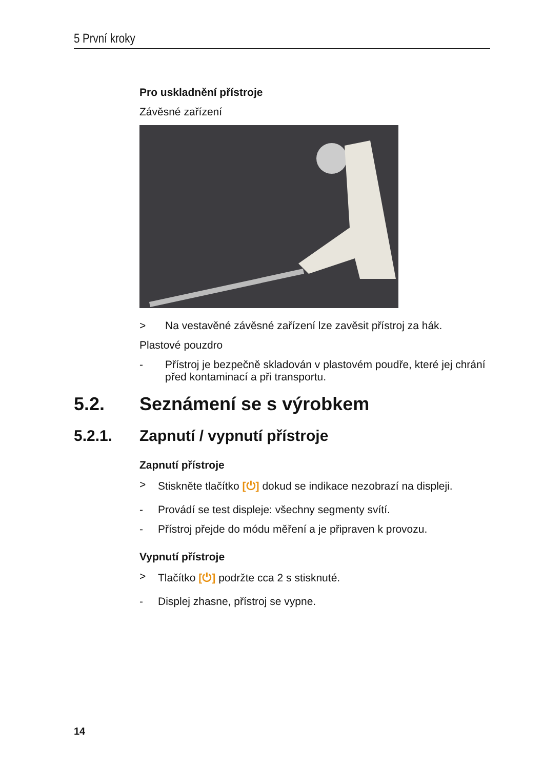5 První kroky
Pro uskladnění přístroje
Závěsné zařízení
> Na vestavěné závěsné zařízení lze zavěsit přístroj za hák.
Plastové pouzdro
- Přístroj je bezpečně skladován v plastovém poudře, které jej chrání před kontaminací a při transportu.
5.2. Seznámení se s výrobkem
5.2.1. Zapnutí / vypnutí přístroje
Zapnutí přístroje
> Stiskněte tlačítko [⏻] dokud se indikace nezobrazí na displeji.
- Provádí se test displeje: všechny segmenty svítí.
- Přístroj přejde do módu měření a je připraven k provozu.
Vypnutí přístroje
> Tlačítko [⏻] podržte cca 2 s stisknuté.
- Displej zhasne, přístroj se vypne.
14